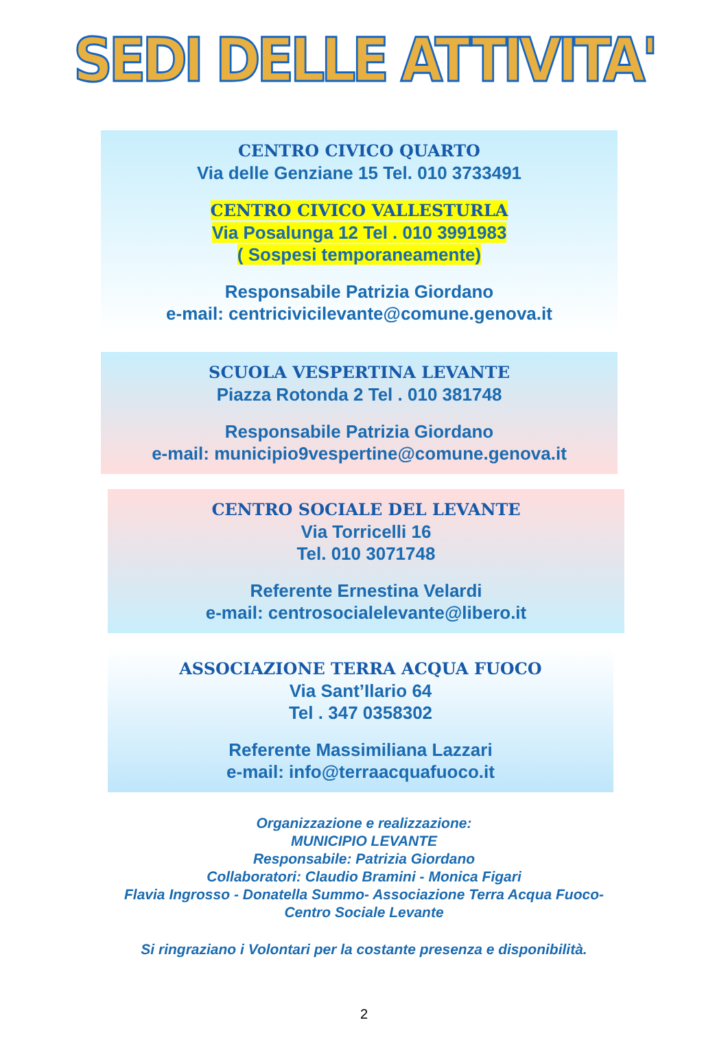SEDI DELLE ATTIVITA'
CENTRO CIVICO QUARTO
Via delle Genziane 15 Tel. 010 3733491
CENTRO CIVICO VALLESTURLA
Via Posalunga 12 Tel . 010 3991983
( Sospesi temporaneamente)
Responsabile Patrizia Giordano
e-mail: centricivicilevante@comune.genova.it
SCUOLA VESPERTINA LEVANTE
Piazza Rotonda 2 Tel . 010 381748
Responsabile Patrizia Giordano
e-mail: municipio9vespertine@comune.genova.it
CENTRO SOCIALE DEL LEVANTE
Via Torricelli 16
Tel. 010 3071748
Referente Ernestina Velardi
e-mail: centrosocialelevante@libero.it
ASSOCIAZIONE TERRA ACQUA FUOCO
Via Sant’Ilario 64
Tel . 347 0358302
Referente Massimiliana Lazzari
e-mail: info@terraacquafuoco.it
Organizzazione e realizzazione:
MUNICIPIO LEVANTE
Responsabile: Patrizia Giordano
Collaboratori: Claudio Bramini - Monica Figari
Flavia Ingrosso - Donatella Summo- Associazione Terra Acqua Fuoco-
Centro Sociale Levante
Si ringraziano i Volontari per la costante presenza e disponibilità.
2